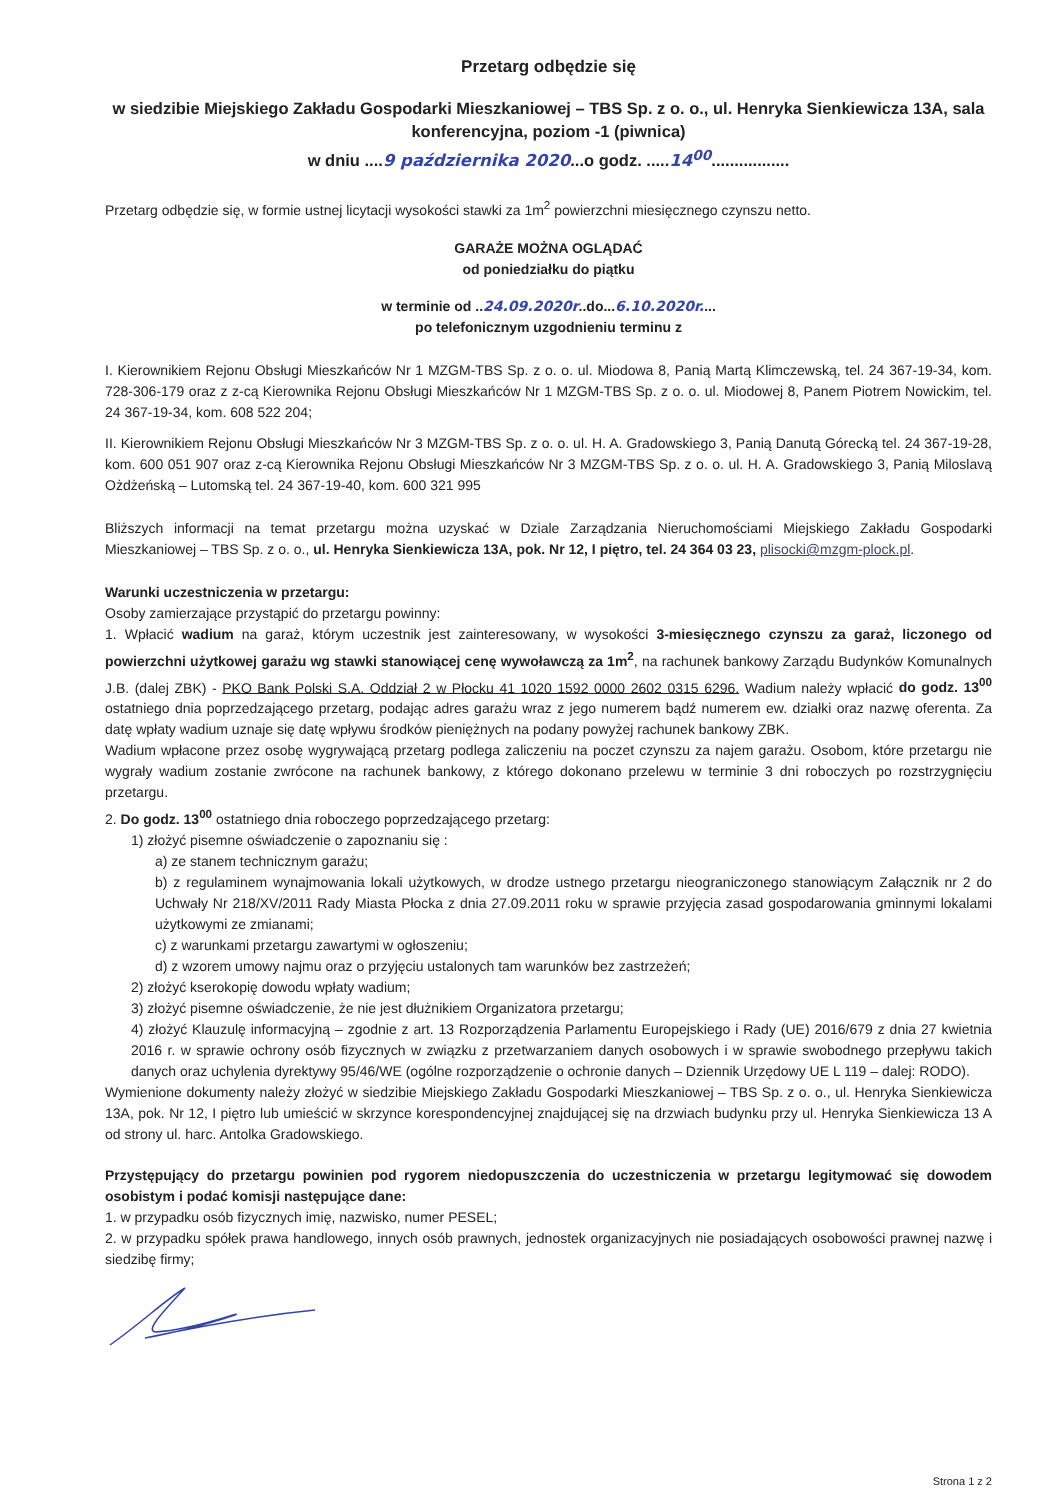Przetarg odbędzie się
w siedzibie Miejskiego Zakładu Gospodarki Mieszkaniowej – TBS Sp. z o. o., ul. Henryka Sienkiewicza 13A, sala konferencyjna, poziom -1 (piwnica)
w dniu ....9 października 2020...o godz. .....14<sup>00</sup>.................
Przetarg odbędzie się, w formie ustnej licytacji wysokości stawki za 1m<sup>2</sup> powierzchni miesięcznego czynszu netto.
GARAŻE MOŻNA OGLĄDAĆ
od poniedziałku do piątku
w terminie od ..24.09.2020r..do...6.10.2020r....
po telefonicznym uzgodnieniu terminu z
I. Kierownikiem Rejonu Obsługi Mieszkańców Nr 1 MZGM-TBS Sp. z o. o. ul. Miodowa 8, Panią Martą Klimczewską, tel. 24 367-19-34, kom. 728-306-179 oraz z z-cą Kierownika Rejonu Obsługi Mieszkańców Nr 1 MZGM-TBS Sp. z o. o. ul. Miodowej 8, Panem Piotrem Nowickim, tel. 24 367-19-34, kom. 608 522 204;
II. Kierownikiem Rejonu Obsługi Mieszkańców Nr 3 MZGM-TBS Sp. z o. o. ul. H. A. Gradowskiego 3, Panią Danutą Górecką tel. 24 367-19-28, kom. 600 051 907 oraz z-cą Kierownika Rejonu Obsługi Mieszkańców Nr 3 MZGM-TBS Sp. z o. o. ul. H. A. Gradowskiego 3, Panią Miloslavą Ożdżeńską – Lutomską tel. 24 367-19-40, kom. 600 321 995
Bliższych informacji na temat przetargu można uzyskać w Dziale Zarządzania Nieruchomościami Miejskiego Zakładu Gospodarki Mieszkaniowej – TBS Sp. z o. o., ul. Henryka Sienkiewicza 13A, pok. Nr 12, I piętro, tel. 24 364 03 23, plisocki@mzgm-plock.pl.
Warunki uczestniczenia w przetargu:
Osoby zamierzające przystąpić do przetargu powinny:
1. Wpłacić wadium na garaż, którym uczestnik jest zainteresowany, w wysokości 3-miesięcznego czynszu za garaż, liczonego od powierzchni użytkowej garażu wg stawki stanowiącej cenę wywoławczą za 1m<sup>2</sup>, na rachunek bankowy Zarządu Budynków Komunalnych J.B. (dalej ZBK) - PKO Bank Polski S.A. Oddział 2 w Płocku 41 1020 1592 0000 2602 0315 6296. Wadium należy wpłacić do godz. 13<sup>00</sup> ostatniego dnia poprzedzającego przetarg, podając adres garażu wraz z jego numerem bądź numerem ew. działki oraz nazwę oferenta. Za datę wpłaty wadium uznaje się datę wpływu środków pieniężnych na podany powyżej rachunek bankowy ZBK.
Wadium wpłacone przez osobę wygrywającą przetarg podlega zaliczeniu na poczet czynszu za najem garażu. Osobom, które przetargu nie wygrały wadium zostanie zwrócone na rachunek bankowy, z którego dokonano przelewu w terminie 3 dni roboczych po rozstrzygnięciu przetargu.
2. Do godz. 13<sup>00</sup> ostatniego dnia roboczego poprzedzającego przetarg:
1) złożyć pisemne oświadczenie o zapoznaniu się :
a) ze stanem technicznym garażu;
b) z regulaminem wynajmowania lokali użytkowych, w drodze ustnego przetargu nieograniczonego stanowiącym Załącznik nr 2 do Uchwały Nr 218/XV/2011 Rady Miasta Płocka z dnia 27.09.2011 roku w sprawie przyjęcia zasad gospodarowania gminnymi lokalami użytkowymi ze zmianami;
c) z warunkami przetargu zawartymi w ogłoszeniu;
d) z wzorem umowy najmu oraz o przyjęciu ustalonych tam warunków bez zastrzeżeń;
2) złożyć kserokopię dowodu wpłaty wadium;
3) złożyć pisemne oświadczenie, że nie jest dłużnikiem Organizatora przetargu;
4) złożyć Klauzulę informacyjną – zgodnie z art. 13 Rozporządzenia Parlamentu Europejskiego i Rady (UE) 2016/679 z dnia 27 kwietnia 2016 r. w sprawie ochrony osób fizycznych w związku z przetwarzaniem danych osobowych i w sprawie swobodnego przepływu takich danych oraz uchylenia dyrektywy 95/46/WE (ogólne rozporządzenie o ochronie danych – Dziennik Urzędowy UE L 119 – dalej: RODO).
Wymienione dokumenty należy złożyć w siedzibie Miejskiego Zakładu Gospodarki Mieszkaniowej – TBS Sp. z o. o., ul. Henryka Sienkiewicza 13A, pok. Nr 12, I piętro lub umieścić w skrzynce korespondencyjnej znajdującej się na drzwiach budynku przy ul. Henryka Sienkiewicza 13 A od strony ul. harc. Antolka Gradowskiego.
Przystępujący do przetargu powinien pod rygorem niedopuszczenia do uczestniczenia w przetargu legitymować się dowodem osobistym i podać komisji następujące dane:
1. w przypadku osób fizycznych imię, nazwisko, numer PESEL;
2. w przypadku spółek prawa handlowego, innych osób prawnych, jednostek organizacyjnych nie posiadających osobowości prawnej nazwę i siedzibę firmy;
Strona 1 z 2